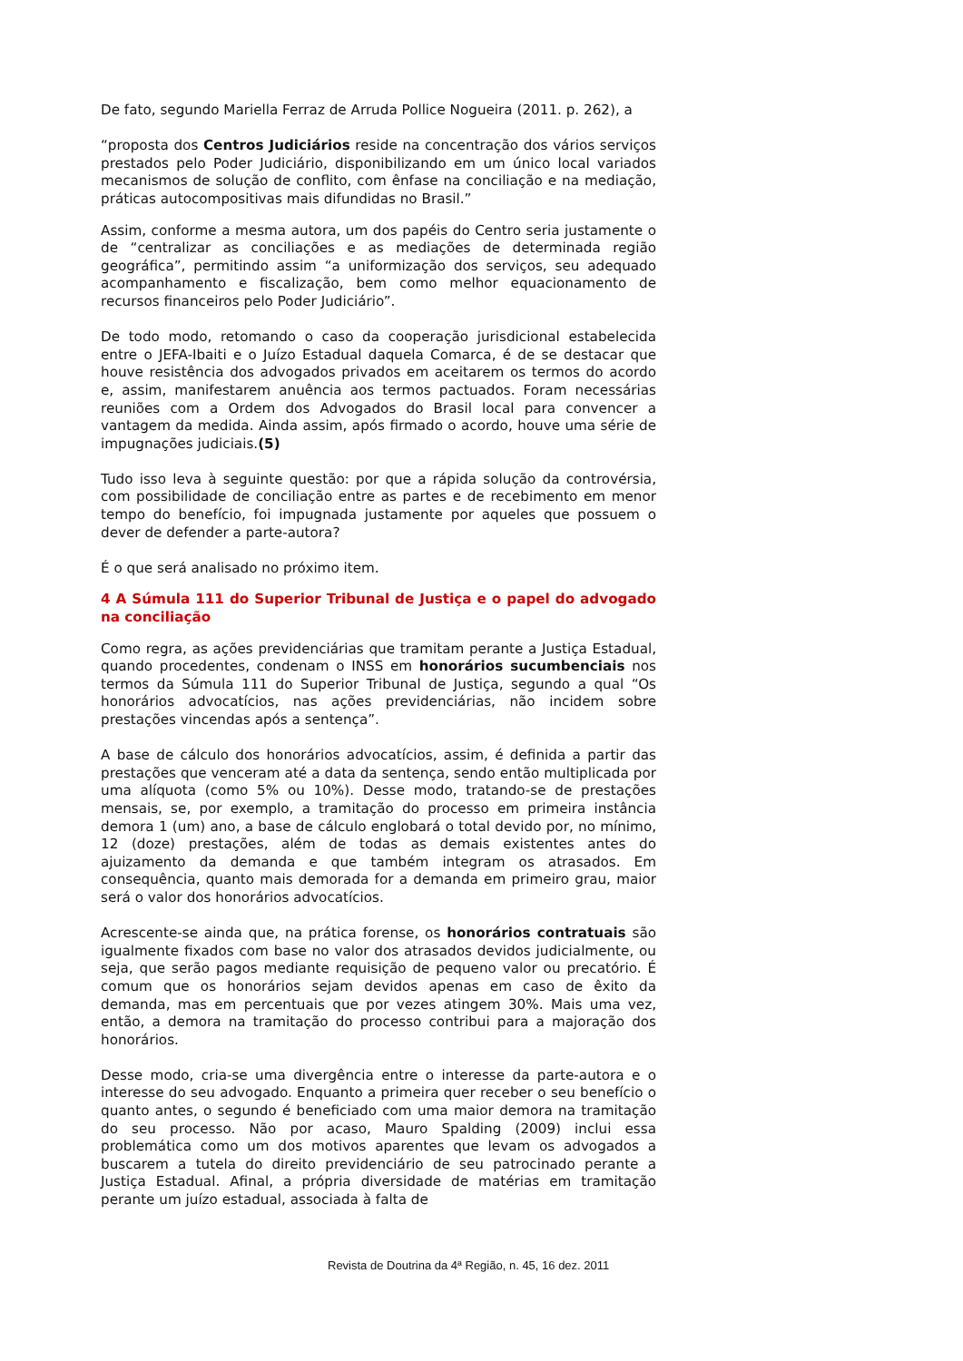De fato, segundo Mariella Ferraz de Arruda Pollice Nogueira (2011. p. 262), a
“proposta dos Centros Judiciários reside na concentração dos vários serviços prestados pelo Poder Judiciário, disponibilizando em um único local variados mecanismos de solução de conflito, com ênfase na conciliação e na mediação, práticas autocompositivas mais difundidas no Brasil.”
Assim, conforme a mesma autora, um dos papéis do Centro seria justamente o de “centralizar as conciliações e as mediações de determinada região geográfica”, permitindo assim “a uniformização dos serviços, seu adequado acompanhamento e fiscalização, bem como melhor equacionamento de recursos financeiros pelo Poder Judiciário”.
De todo modo, retomando o caso da cooperação jurisdicional estabelecida entre o JEFA-Ibaiti e o Juízo Estadual daquela Comarca, é de se destacar que houve resistência dos advogados privados em aceitarem os termos do acordo e, assim, manifestarem anuência aos termos pactuados. Foram necessárias reuniões com a Ordem dos Advogados do Brasil local para convencer a vantagem da medida. Ainda assim, após firmado o acordo, houve uma série de impugnações judiciais.(5)
Tudo isso leva à seguinte questão: por que a rápida solução da controvérsia, com possibilidade de conciliação entre as partes e de recebimento em menor tempo do benefício, foi impugnada justamente por aqueles que possuem o dever de defender a parte-autora?
É o que será analisado no próximo item.
4 A Súmula 111 do Superior Tribunal de Justiça e o papel do advogado na conciliação
Como regra, as ações previdenciárias que tramitam perante a Justiça Estadual, quando procedentes, condenam o INSS em honorários sucumbenciais nos termos da Súmula 111 do Superior Tribunal de Justiça, segundo a qual “Os honorários advocatícios, nas ações previdenciárias, não incidem sobre prestações vincendas após a sentença”.
A base de cálculo dos honorários advocatícios, assim, é definida a partir das prestações que venceram até a data da sentença, sendo então multiplicada por uma alíquota (como 5% ou 10%). Desse modo, tratando-se de prestações mensais, se, por exemplo, a tramitação do processo em primeira instância demora 1 (um) ano, a base de cálculo englobará o total devido por, no mínimo, 12 (doze) prestações, além de todas as demais existentes antes do ajuizamento da demanda e que também integram os atrasados. Em consequência, quanto mais demorada for a demanda em primeiro grau, maior será o valor dos honorários advocatícios.
Acrescente-se ainda que, na prática forense, os honorários contratuais são igualmente fixados com base no valor dos atrasados devidos judicialmente, ou seja, que serão pagos mediante requisição de pequeno valor ou precatório. É comum que os honorários sejam devidos apenas em caso de êxito da demanda, mas em percentuais que por vezes atingem 30%. Mais uma vez, então, a demora na tramitação do processo contribui para a majoração dos honorários.
Desse modo, cria-se uma divergência entre o interesse da parte-autora e o interesse do seu advogado. Enquanto a primeira quer receber o seu benefício o quanto antes, o segundo é beneficiado com uma maior demora na tramitação do seu processo. Não por acaso, Mauro Spalding (2009) inclui essa problemática como um dos motivos aparentes que levam os advogados a buscarem a tutela do direito previdenciário de seu patrocinado perante a Justiça Estadual. Afinal, a própria diversidade de matérias em tramitação perante um juízo estadual, associada à falta de
Revista de Doutrina da 4ª Região, n. 45, 16 dez. 2011